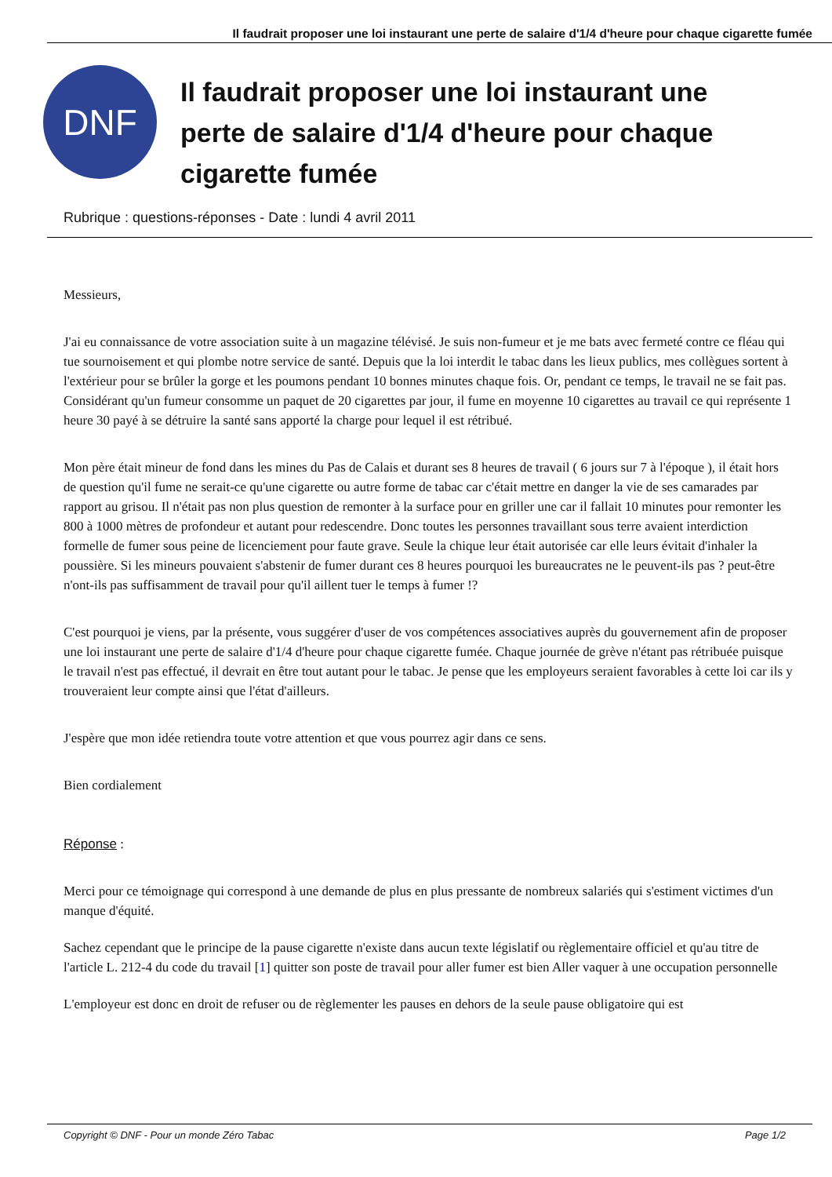Il faudrait proposer une loi instaurant une perte de salaire d'1/4 d'heure pour chaque cigarette fumée
DNF
Il faudrait proposer une loi instaurant une perte de salaire d'1/4 d'heure pour chaque cigarette fumée
Rubrique : questions-réponses - Date : lundi 4 avril 2011
Messieurs,
J'ai eu connaissance de votre association suite à un magazine télévisé. Je suis non-fumeur et je me bats avec fermeté contre ce fléau qui tue sournoisement et qui plombe notre service de santé. Depuis que la loi interdit le tabac dans les lieux publics, mes collègues sortent à l'extérieur pour se brûler la gorge et les poumons pendant 10 bonnes minutes chaque fois. Or, pendant ce temps, le travail ne se fait pas. Considérant qu'un fumeur consomme un paquet de 20 cigarettes par jour, il fume en moyenne 10 cigarettes au travail ce qui représente 1 heure 30 payé à se détruire la santé sans apporté la charge pour lequel il est rétribué.
Mon père était mineur de fond dans les mines du Pas de Calais et durant ses 8 heures de travail ( 6 jours sur 7 à l'époque ), il était hors de question qu'il fume ne serait-ce qu'une cigarette ou autre forme de tabac car c'était mettre en danger la vie de ses camarades par rapport au grisou. Il n'était pas non plus question de remonter à la surface pour en griller une car il fallait 10 minutes pour remonter les 800 à 1000 mètres de profondeur et autant pour redescendre. Donc toutes les personnes travaillant sous terre avaient interdiction formelle de fumer sous peine de licenciement pour faute grave. Seule la chique leur était autorisée car elle leurs évitait d'inhaler la poussière. Si les mineurs pouvaient s'abstenir de fumer durant ces 8 heures pourquoi les bureaucrates ne le peuvent-ils pas ? peut-être n'ont-ils pas suffisamment de travail pour qu'il aillent tuer le temps à fumer !?
C'est pourquoi je viens, par la présente, vous suggérer d'user de vos compétences associatives auprès du gouvernement afin de proposer une loi instaurant une perte de salaire d'1/4 d'heure pour chaque cigarette fumée. Chaque journée de grève n'étant pas rétribuée puisque le travail n'est pas effectué, il devrait en être tout autant pour le tabac. Je pense que les employeurs seraient favorables à cette loi car ils y trouveraient leur compte ainsi que l'état d'ailleurs.
J'espère que mon idée retiendra toute votre attention et que vous pourrez agir dans ce sens.
Bien cordialement
Réponse :
Merci pour ce témoignage qui correspond à une demande de plus en plus pressante de nombreux salariés qui s'estiment victimes d'un manque d'équité.
Sachez cependant que le principe de la pause cigarette n'existe dans aucun texte législatif ou règlementaire officiel et qu'au titre de l'article L. 212-4 du code du travail [1] quitter son poste de travail pour aller fumer est bien Aller vaquer à une occupation personnelle
L'employeur est donc en droit de refuser ou de règlementer les pauses en dehors de la seule pause obligatoire qui est
Copyright © DNF - Pour un monde Zéro Tabac Page 1/2